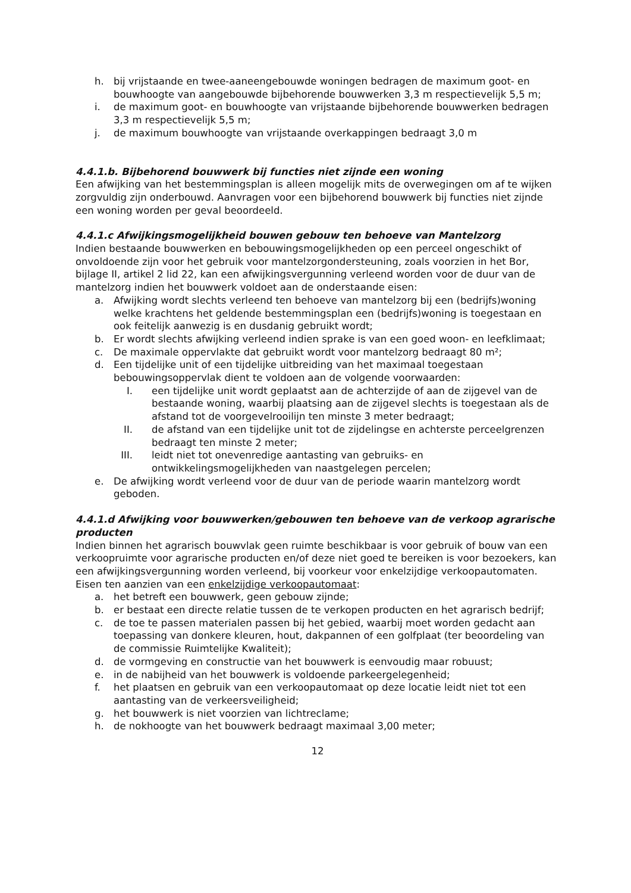h. bij vrijstaande en twee-aaneengebouwde woningen bedragen de maximum goot- en bouwhoogte van aangebouwde bijbehorende bouwwerken 3,3 m respectievelijk 5,5 m;
i. de maximum goot- en bouwhoogte van vrijstaande bijbehorende bouwwerken bedragen 3,3 m respectievelijk 5,5 m;
j. de maximum bouwhoogte van vrijstaande overkappingen bedraagt 3,0 m
4.4.1.b. Bijbehorend bouwwerk bij functies niet zijnde een woning
Een afwijking van het bestemmingsplan is alleen mogelijk mits de overwegingen om af te wijken zorgvuldig zijn onderbouwd. Aanvragen voor een bijbehorend bouwwerk bij functies niet zijnde een woning worden per geval beoordeeld.
4.4.1.c Afwijkingsmogelijkheid bouwen gebouw ten behoeve van Mantelzorg
Indien bestaande bouwwerken en bebouwingsmogelijkheden op een perceel ongeschikt of onvoldoende zijn voor het gebruik voor mantelzorgondersteuning, zoals voorzien in het Bor, bijlage II, artikel 2 lid 22, kan een afwijkingsvergunning verleend worden voor de duur van de mantelzorg indien het bouwwerk voldoet aan de onderstaande eisen:
a. Afwijking wordt slechts verleend ten behoeve van mantelzorg bij een (bedrijfs)woning welke krachtens het geldende bestemmingsplan een (bedrijfs)woning is toegestaan en ook feitelijk aanwezig is en dusdanig gebruikt wordt;
b. Er wordt slechts afwijking verleend indien sprake is van een goed woon- en leefklimaat;
c. De maximale oppervlakte dat gebruikt wordt voor mantelzorg bedraagt 80 m²;
d. Een tijdelijke unit of een tijdelijke uitbreiding van het maximaal toegestaan bebouwingsoppervlak dient te voldoen aan de volgende voorwaarden:
I. een tijdelijke unit wordt geplaatst aan de achterzijde of aan de zijgevel van de bestaande woning, waarbij plaatsing aan de zijgevel slechts is toegestaan als de afstand tot de voorgevelrooilijn ten minste 3 meter bedraagt;
II. de afstand van een tijdelijke unit tot de zijdelingse en achterste perceelgrenzen bedraagt ten minste 2 meter;
III. leidt niet tot onevenredige aantasting van gebruiks- en ontwikkelingsmogelijkheden van naastgelegen percelen;
e. De afwijking wordt verleend voor de duur van de periode waarin mantelzorg wordt geboden.
4.4.1.d Afwijking voor bouwwerken/gebouwen ten behoeve van de verkoop agrarische producten
Indien binnen het agrarisch bouwvlak geen ruimte beschikbaar is voor gebruik of bouw van een verkoopruimte voor agrarische producten en/of deze niet goed te bereiken is voor bezoekers, kan een afwijkingsvergunning worden verleend, bij voorkeur voor enkelzijdige verkoopautomaten.
Eisen ten aanzien van een enkelzijdige verkoopautomaat:
a. het betreft een bouwwerk, geen gebouw zijnde;
b. er bestaat een directe relatie tussen de te verkopen producten en het agrarisch bedrijf;
c. de toe te passen materialen passen bij het gebied, waarbij moet worden gedacht aan toepassing van donkere kleuren, hout, dakpannen of een golfplaat (ter beoordeling van de commissie Ruimtelijke Kwaliteit);
d. de vormgeving en constructie van het bouwwerk is eenvoudig maar robuust;
e. in de nabijheid van het bouwwerk is voldoende parkeergelegenheid;
f. het plaatsen en gebruik van een verkoopautomaat op deze locatie leidt niet tot een aantasting van de verkeersveiligheid;
g. het bouwwerk is niet voorzien van lichtreclame;
h. de nokhoogte van het bouwwerk bedraagt maximaal 3,00 meter;
12